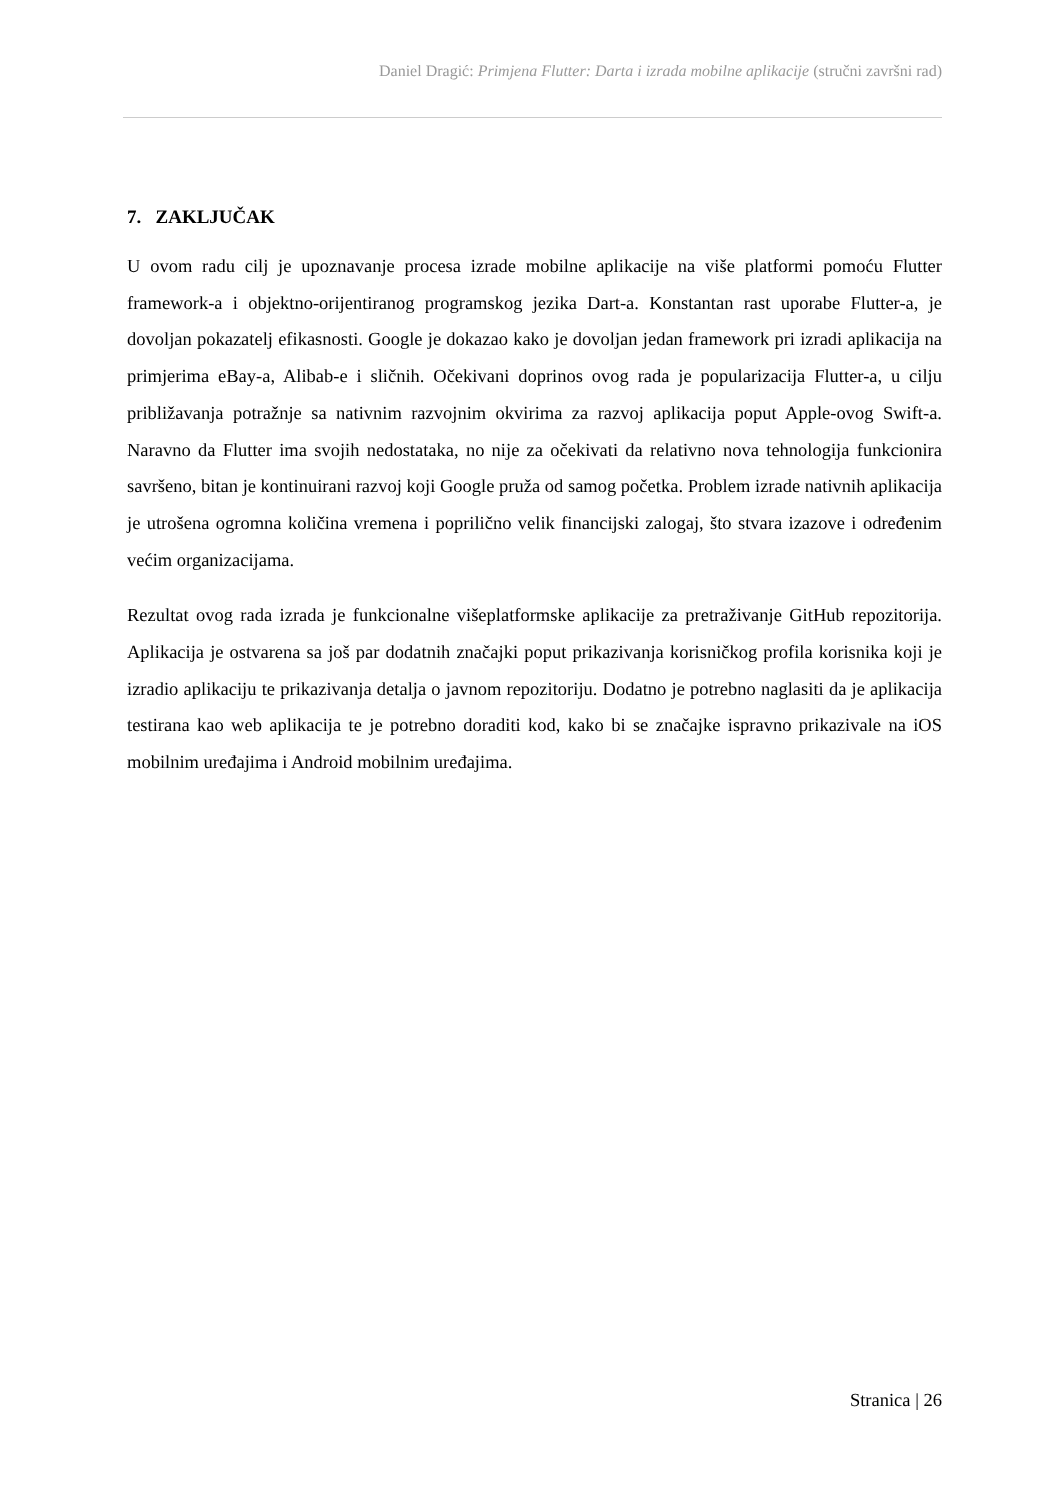Daniel Dragić: Primjena Flutter: Darta i izrada mobilne aplikacije (stručni završni rad)
7. ZAKLJUČAK
U ovom radu cilj je upoznavanje procesa izrade mobilne aplikacije na više platformi pomoću Flutter framework-a i objektno-orijentiranog programskog jezika Dart-a. Konstantan rast uporabe Flutter-a, je dovoljan pokazatelj efikasnosti. Google je dokazao kako je dovoljan jedan framework pri izradi aplikacija na primjerima eBay-a, Alibab-e i sličnih. Očekivani doprinos ovog rada je popularizacija Flutter-a, u cilju približavanja potražnje sa nativnim razvojnim okvirima za razvoj aplikacija poput Apple-ovog Swift-a. Naravno da Flutter ima svojih nedostataka, no nije za očekivati da relativno nova tehnologija funkcionira savršeno, bitan je kontinuirani razvoj koji Google pruža od samog početka. Problem izrade nativnih aplikacija je utrošena ogromna količina vremena i poprilično velik financijski zalogaj, što stvara izazove i određenim većim organizacijama.
Rezultat ovog rada izrada je funkcionalne višeplatformske aplikacije za pretraživanje GitHub repozitorija. Aplikacija je ostvarena sa još par dodatnih značajki poput prikazivanja korisničkog profila korisnika koji je izradio aplikaciju te prikazivanja detalja o javnom repozitoriju. Dodatno je potrebno naglasiti da je aplikacija testirana kao web aplikacija te je potrebno doraditi kod, kako bi se značajke ispravno prikazivale na iOS mobilnim uređajima i Android mobilnim uređajima.
Stranica | 26